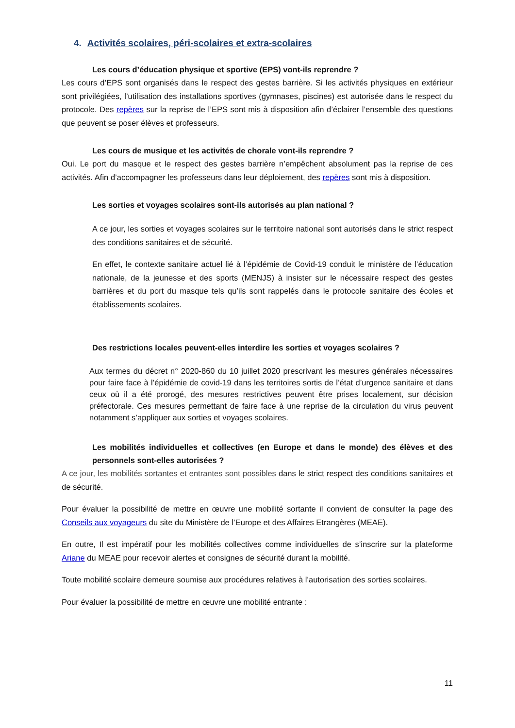4. Activités scolaires, péri-scolaires et extra-scolaires
Les cours d’éducation physique et sportive (EPS) vont-ils reprendre ?
Les cours d’EPS sont organisés dans le respect des gestes barrière. Si les activités physiques en extérieur sont privilégiées, l’utilisation des installations sportives (gymnases, piscines) est autorisée dans le respect du protocole. Des repères sur la reprise de l’EPS sont mis à disposition afin d’éclairer l’ensemble des questions que peuvent se poser élèves et professeurs.
Les cours de musique et les activités de chorale vont-ils reprendre ?
Oui. Le port du masque et le respect des gestes barrière n’empêchent absolument pas la reprise de ces activités. Afin d’accompagner les professeurs dans leur déploiement, des repères sont mis à disposition.
Les sorties et voyages scolaires sont-ils autorisés au plan national ?
A ce jour, les sorties et voyages scolaires sur le territoire national sont autorisés dans le strict respect des conditions sanitaires et de sécurité.
En effet, le contexte sanitaire actuel lié à l’épidémie de Covid-19 conduit le ministère de l’éducation nationale, de la jeunesse et des sports (MENJS) à insister sur le nécessaire respect des gestes barrières et du port du masque tels qu’ils sont rappelés dans le protocole sanitaire des écoles et établissements scolaires.
Des restrictions locales peuvent-elles interdire les sorties et voyages scolaires ?
Aux termes du décret n° 2020-860 du 10 juillet 2020 prescrivant les mesures générales nécessaires pour faire face à l’épidémie de covid-19 dans les territoires sortis de l’état d’urgence sanitaire et dans ceux où il a été prorogé, des mesures restrictives peuvent être prises localement, sur décision préfectorale. Ces mesures permettant de faire face à une reprise de la circulation du virus peuvent notamment s’appliquer aux sorties et voyages scolaires.
Les mobilités individuelles et collectives (en Europe et dans le monde) des élèves et des personnels sont-elles autorisées ?
A ce jour, les mobilités sortantes et entrantes sont possibles dans le strict respect des conditions sanitaires et de sécurité.
Pour évaluer la possibilité de mettre en œuvre une mobilité sortante il convient de consulter la page des Conseils aux voyageurs du site du Ministère de l’Europe et des Affaires Etrangères (MEAE).
En outre, Il est impératif pour les mobilités collectives comme individuelles de s’inscrire sur la plateforme Ariane du MEAE pour recevoir alertes et consignes de sécurité durant la mobilité.
Toute mobilité scolaire demeure soumise aux procédures relatives à l’autorisation des sorties scolaires.
Pour évaluer la possibilité de mettre en œuvre une mobilité entrante :
11